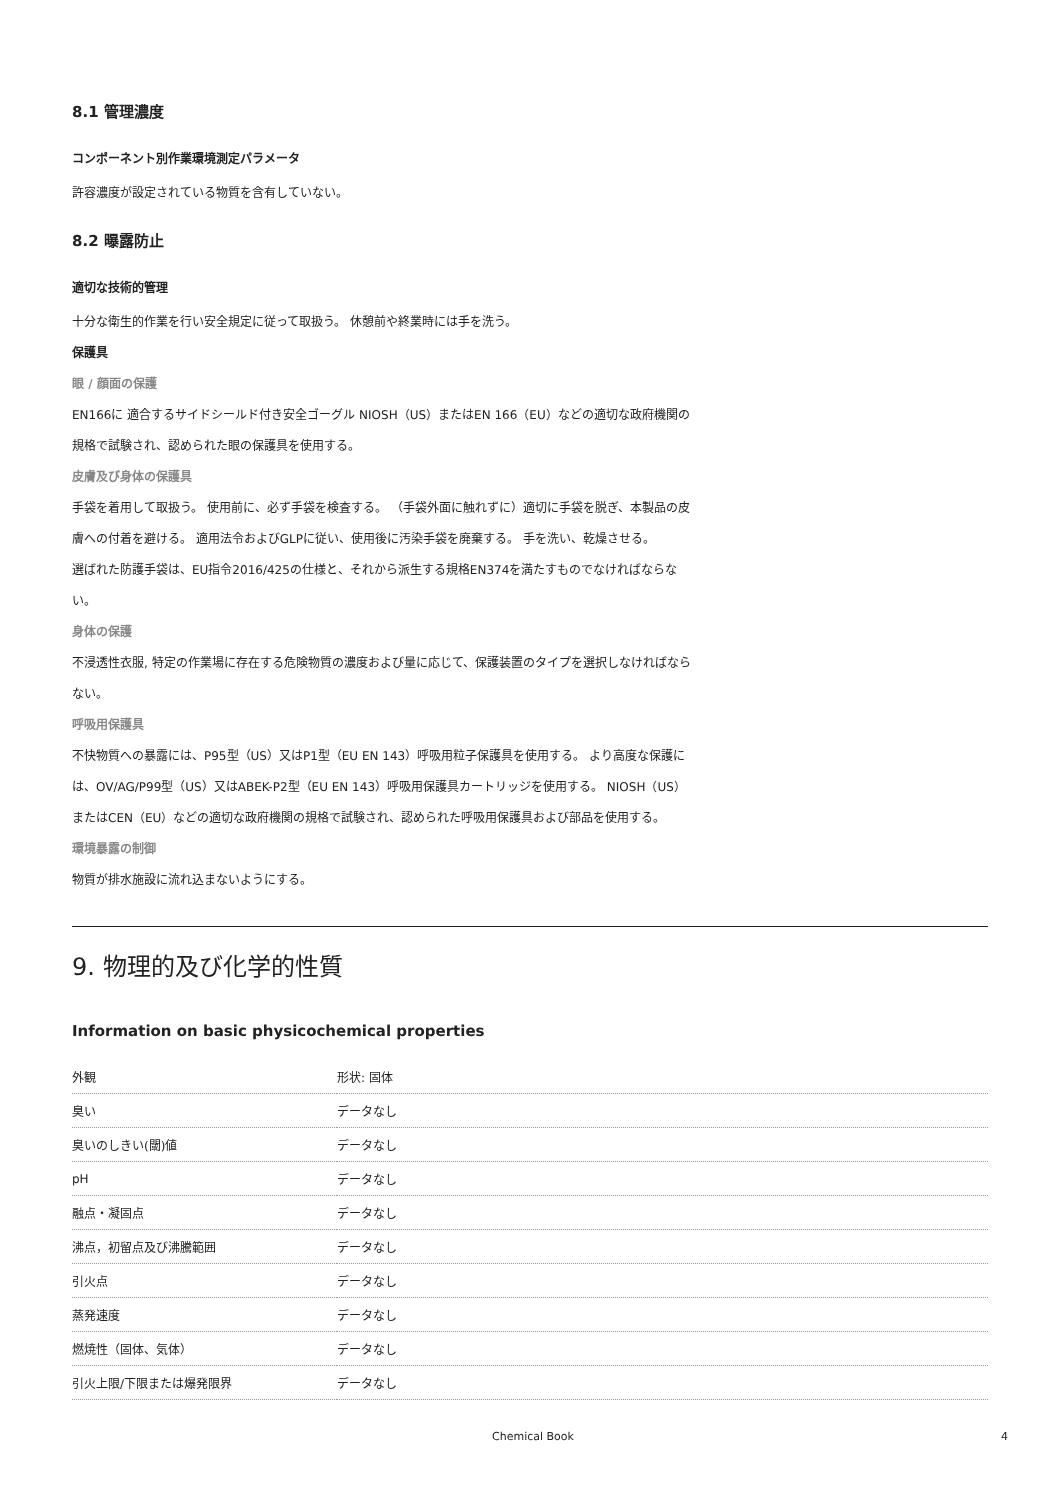8.1 管理濃度
コンポーネント別作業環境測定パラメータ
許容濃度が設定されている物質を含有していない。
8.2 曝露防止
適切な技術的管理
十分な衛生的作業を行い安全規定に従って取扱う。 休憩前や終業時には手を洗う。
保護具
眼 / 顔面の保護
EN166に 適合するサイドシールド付き安全ゴーグル NIOSH（US）またはEN 166（EU）などの適切な政府機関の規格で試験され、認められた眼の保護具を使用する。
皮膚及び身体の保護具
手袋を着用して取扱う。 使用前に、必ず手袋を検査する。 （手袋外面に触れずに）適切に手袋を脱ぎ、本製品の皮膚への付着を避ける。 適用法令およびGLPに従い、使用後に汚染手袋を廃棄する。 手を洗い、乾燥させる。
選ばれた防護手袋は、EU指令2016/425の仕様と、それから派生する規格EN374を満たすものでなければならない。
身体の保護
不浸透性衣服, 特定の作業場に存在する危険物質の濃度および量に応じて、保護装置のタイプを選択しなければならない。
呼吸用保護具
不快物質への暴露には、P95型（US）又はP1型（EU EN 143）呼吸用粒子保護具を使用する。 より高度な保護には、OV/AG/P99型（US）又はABEK-P2型（EU EN 143）呼吸用保護具カートリッジを使用する。 NIOSH（US）またはCEN（EU）などの適切な政府機関の規格で試験され、認められた呼吸用保護具および部品を使用する。
環境暴露の制御
物質が排水施設に流れ込まないようにする。
9. 物理的及び化学的性質
Information on basic physicochemical properties
| 外観 | 形状: 固体 |
| 臭い | データなし |
| 臭いのしきい(閾)値 | データなし |
| pH | データなし |
| 融点・凝固点 | データなし |
| 沸点，初留点及び沸騰範囲 | データなし |
| 引火点 | データなし |
| 蒸発速度 | データなし |
| 燃焼性（固体、気体） | データなし |
| 引火上限/下限または爆発限界 | データなし |
Chemical Book 4